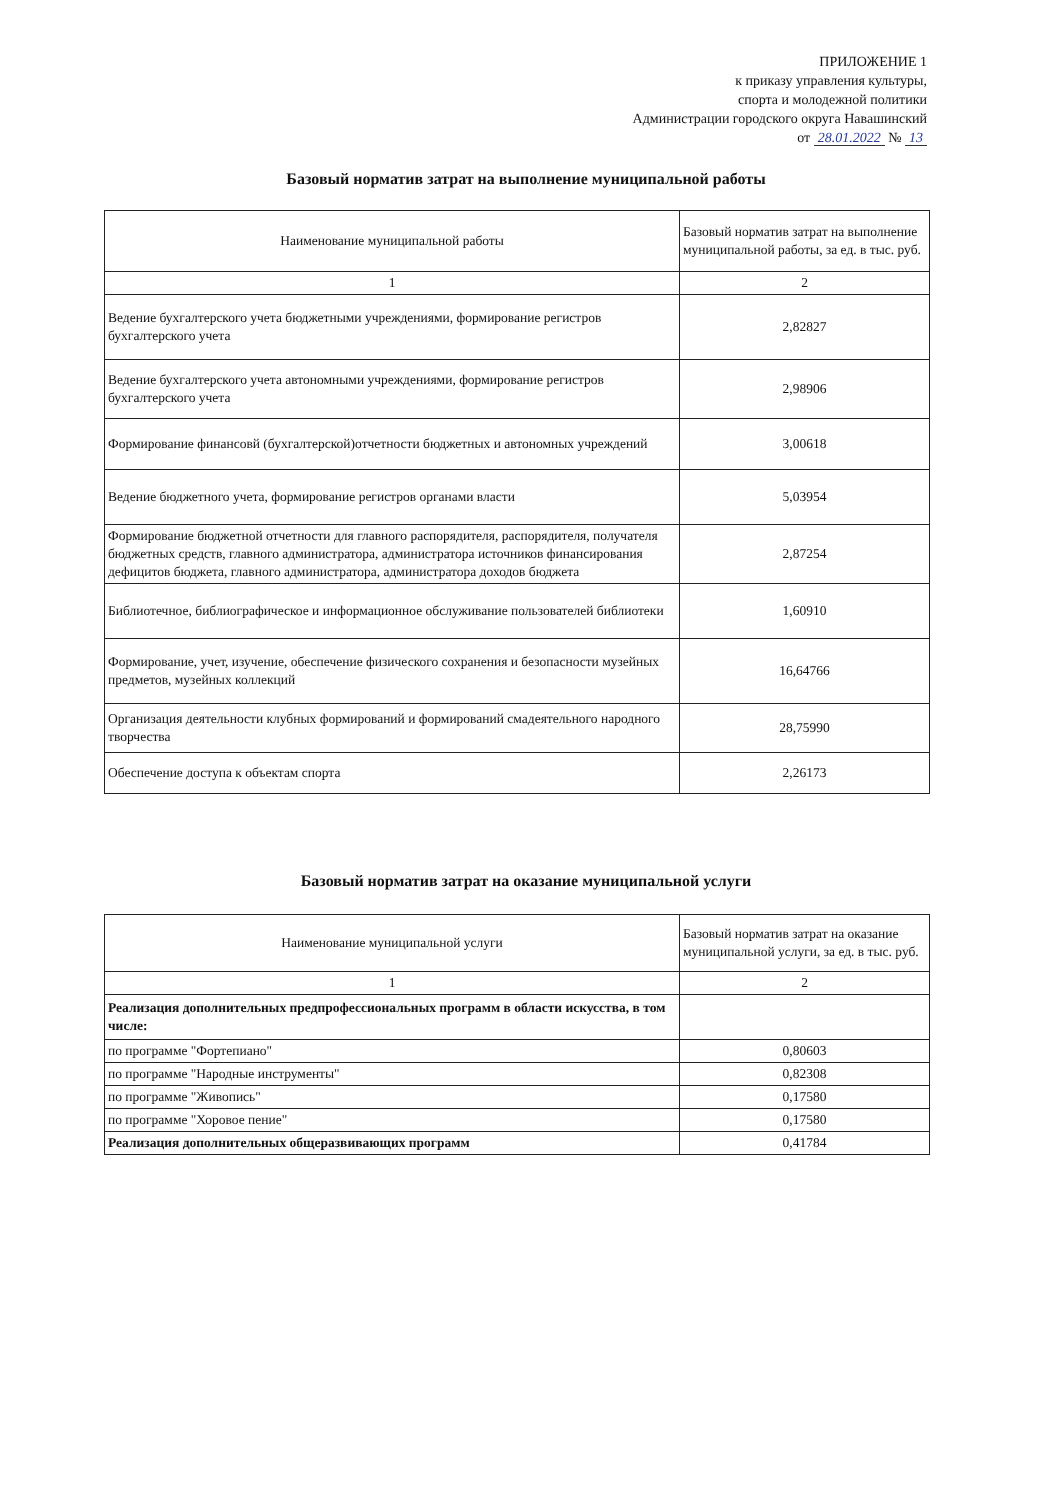ПРИЛОЖЕНИЕ 1
к приказу управления культуры,
спорта и молодежной политики
Администрации городского округа Навашинский
от 28.01.2022 № 13
Базовый норматив затрат на выполнение муниципальной работы
| Наименование муниципальной работы | Базовый норматив затрат на выполнение муниципальной работы, за ед. в тыс. руб. |
| 1 | 2 |
| Ведение бухгалтерского учета бюджетными учреждениями, формирование регистров бухгалтерского учета | 2,82827 |
| Ведение бухгалтерского учета автономными учреждениями, формирование регистров бухгалтерского учета | 2,98906 |
| Формирование финансовй (бухгалтерской)отчетности бюджетных и автономных учреждений | 3,00618 |
| Ведение бюджетного учета, формирование регистров органами власти | 5,03954 |
| Формирование бюджетной отчетности для главного распорядителя, распорядителя, получателя бюджетных средств, главного администратора, администратора источников финансирования дефицитов бюджета, главного администратора, администратора доходов бюджета | 2,87254 |
| Библиотечное, библиографическое и информационное обслуживание пользователей библиотеки | 1,60910 |
| Формирование, учет, изучение, обеспечение физического сохранения и безопасности музейных предметов, музейных коллекций | 16,64766 |
| Организация деятельности клубных формирований и формирований смадеятельного народного творчества | 28,75990 |
| Обеспечение доступа к объектам спорта | 2,26173 |
Базовый норматив затрат на оказание муниципальной услуги
| Наименование муниципальной услуги | Базовый норматив затрат на оказание муниципальной услуги, за ед. в тыс. руб. |
| 1 | 2 |
| Реализация дополнительных предпрофессиональных программ в области искусства, в том числе: | |
| по программе "Фортепиано" | 0,80603 |
| по программе "Народные инструменты" | 0,82308 |
| по программе "Живопись" | 0,17580 |
| по программе "Хоровое пение" | 0,17580 |
| Реализация дополнительных общеразвивающих программ | 0,41784 |